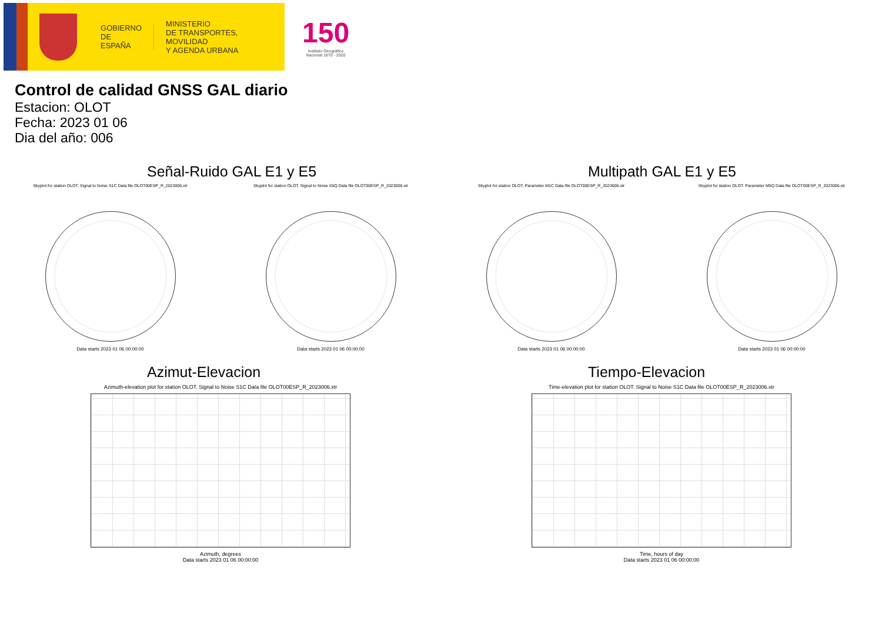GOBIERNO
DE ESPAÑA
MINISTERIO
DE TRANSPORTES, MOVILIDAD
Y AGENDA URBANA
150
Instituto Geográfico
Nacional 1870 - 2020
Control de calidad GNSS GAL diario
Estacion: OLOT
Fecha: 2023 01 06
Dia del año: 006
Señal-Ruido GAL E1 y E5
Skyplot for station OLOT. Signal to Noise S1C Data file OLOT00ESP_R_2023006.xtr
Data starts 2023 01 06 00:00:00
Skyplot for station OLOT. Signal to Noise S5Q Data file OLOT00ESP_R_2023006.xtr
Data starts 2023 01 06 00:00:00
Multipath GAL E1 y E5
Skyplot for station OLOT. Parameter M1C Data file OLOT00ESP_R_2023006.xtr
Data starts 2023 01 06 00:00:00
Skyplot for station OLOT. Parameter M5Q Data file OLOT00ESP_R_2023006.xtr
Data starts 2023 01 06 00:00:00
Azimut-Elevacion
Azimuth-elevation plot for station OLOT. Signal to Noise S1C Data file OLOT00ESP_R_2023006.xtr
Azimuth, degrees
Data starts 2023 01 06 00:00:00
Tiempo-Elevacion
Time-elevation plot for station OLOT. Signal to Noise S1C Data file OLOT00ESP_R_2023006.xtr
Time, hours of day
Data starts 2023 01 06 00:00:00